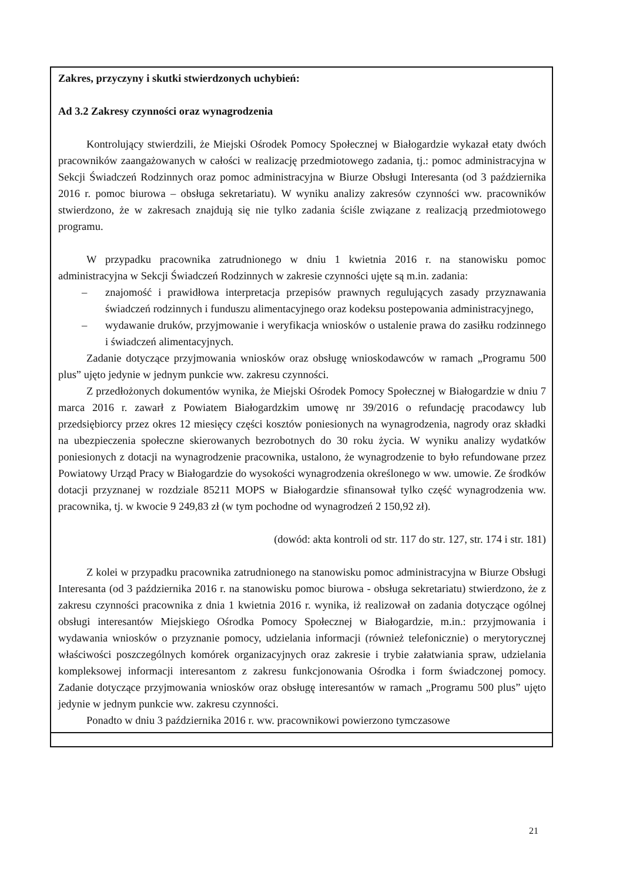Zakres, przyczyny i skutki stwierdzonych uchybień:
Ad 3.2 Zakresy czynności oraz wynagrodzenia
Kontrolujący stwierdzili, że Miejski Ośrodek Pomocy Społecznej w Białogardzie wykazał etaty dwóch pracowników zaangażowanych w całości w realizację przedmiotowego zadania, tj.: pomoc administracyjna w Sekcji Świadczeń Rodzinnych oraz pomoc administracyjna w Biurze Obsługi Interesanta (od 3 października 2016 r. pomoc biurowa – obsługa sekretariatu). W wyniku analizy zakresów czynności ww. pracowników stwierdzono, że w zakresach znajdują się nie tylko zadania ściśle związane z realizacją przedmiotowego programu.
W przypadku pracownika zatrudnionego w dniu 1 kwietnia 2016 r. na stanowisku pomoc administracyjna w Sekcji Świadczeń Rodzinnych w zakresie czynności ujęte są m.in. zadania:
– znajomość i prawidłowa interpretacja przepisów prawnych regulujących zasady przyznawania świadczeń rodzinnych i funduszu alimentacyjnego oraz kodeksu postepowania administracyjnego,
– wydawanie druków, przyjmowanie i weryfikacja wniosków o ustalenie prawa do zasiłku rodzinnego i świadczeń alimentacyjnych.
Zadanie dotyczące przyjmowania wniosków oraz obsługę wnioskodawców w ramach „Programu 500 plus” ujęto jedynie w jednym punkcie ww. zakresu czynności.
Z przedłożonych dokumentów wynika, że Miejski Ośrodek Pomocy Społecznej w Białogardzie w dniu 7 marca 2016 r. zawarł z Powiatem Białogardzkim umowę nr 39/2016 o refundację pracodawcy lub przedsiębiorcy przez okres 12 miesięcy części kosztów poniesionych na wynagrodzenia, nagrody oraz składki na ubezpieczenia społeczne skierowanych bezrobotnych do 30 roku życia. W wyniku analizy wydatków poniesionych z dotacji na wynagrodzenie pracownika, ustalono, że wynagrodzenie to było refundowane przez Powiatowy Urząd Pracy w Białogardzie do wysokości wynagrodzenia określonego w ww. umowie. Ze środków dotacji przyznanej w rozdziale 85211 MOPS w Białogardzie sfinansował tylko część wynagrodzenia ww. pracownika, tj. w kwocie 9 249,83 zł (w tym pochodne od wynagrodzeń 2 150,92 zł).
(dowód: akta kontroli od str. 117 do str. 127, str. 174 i str. 181)
Z kolei w przypadku pracownika zatrudnionego na stanowisku pomoc administracyjna w Biurze Obsługi Interesanta (od 3 października 2016 r. na stanowisku pomoc biurowa - obsługa sekretariatu) stwierdzono, że z zakresu czynności pracownika z dnia 1 kwietnia 2016 r. wynika, iż realizował on zadania dotyczące ogólnej obsługi interesantów Miejskiego Ośrodka Pomocy Społecznej w Białogardzie, m.in.: przyjmowania i wydawania wniosków o przyznanie pomocy, udzielania informacji (również telefonicznie) o merytorycznej właściwości poszczególnych komórek organizacyjnych oraz zakresie i trybie załatwiania spraw, udzielania kompleksowej informacji interesantom z zakresu funkcjonowania Ośrodka i form świadczonej pomocy. Zadanie dotyczące przyjmowania wniosków oraz obsługę interesantów w ramach „Programu 500 plus” ujęto jedynie w jednym punkcie ww. zakresu czynności.
Ponadto w dniu 3 października 2016 r. ww. pracownikowi powierzono tymczasowe
21